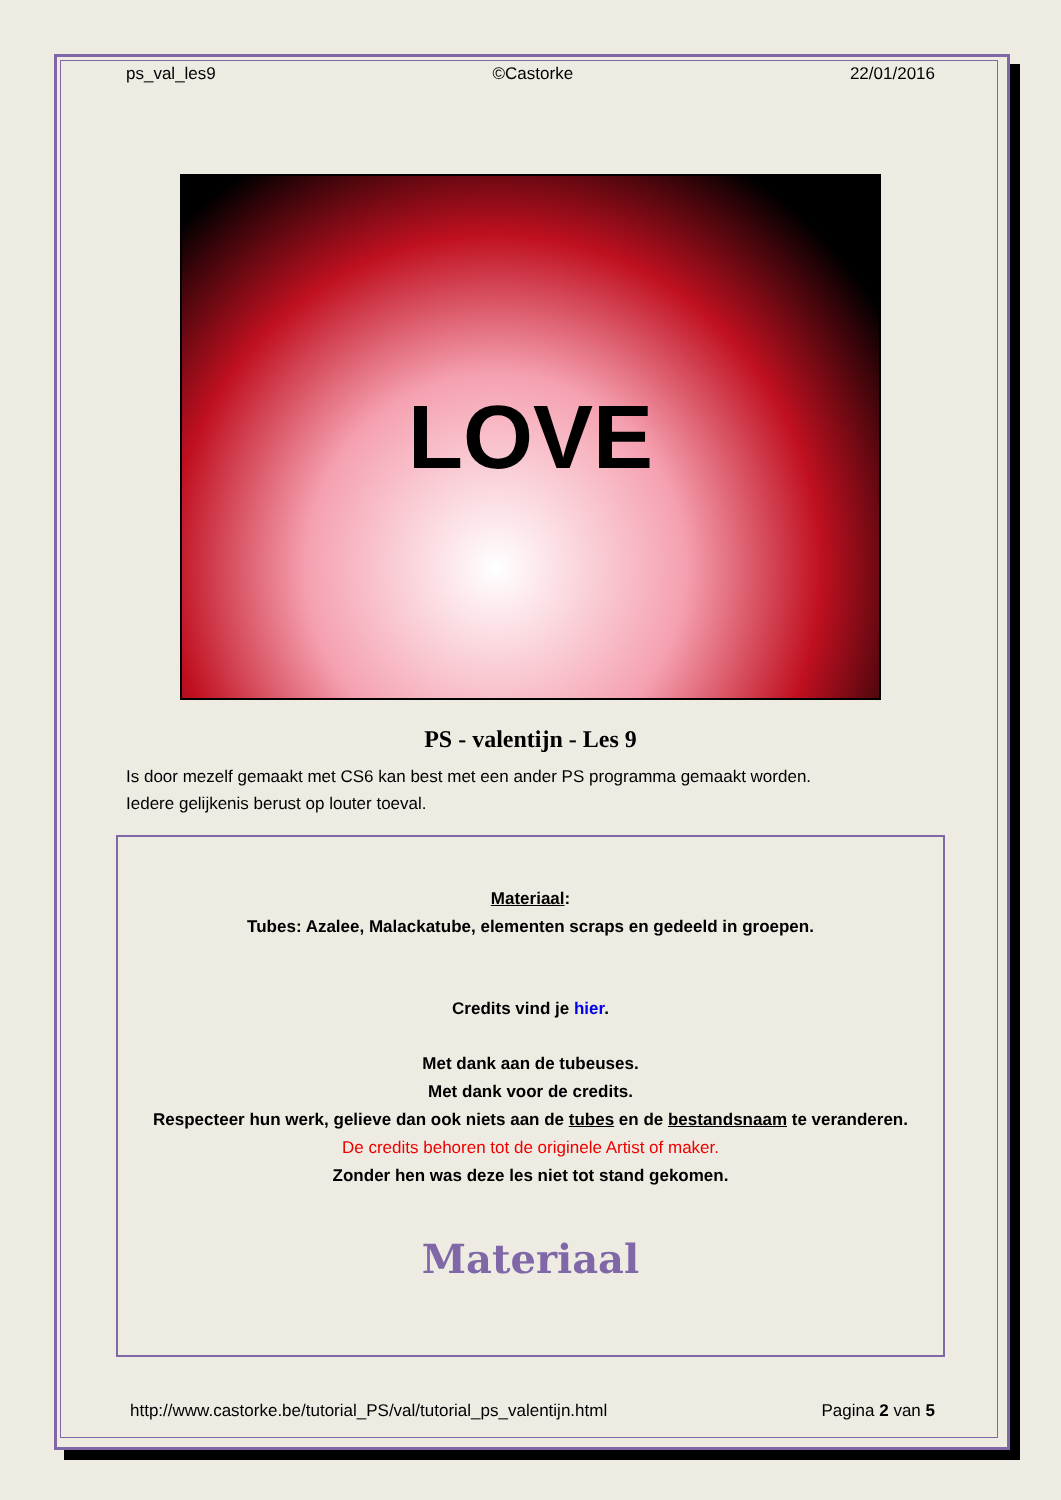ps_val_les9 ©Castorke 22/01/2016
LOVE
PS - valentijn - Les 9
Is door mezelf gemaakt met CS6 kan best met een ander PS programma gemaakt worden.
Iedere gelijkenis berust op louter toeval.
Materiaal:
Tubes: Azalee, Malackatube, elementen scraps en gedeeld in groepen.
Credits vind je hier.
Met dank aan de tubeuses.
Met dank voor de credits.
Respecteer hun werk, gelieve dan ook niets aan de tubes en de bestandsnaam te veranderen.
De credits behoren tot de originele Artist of maker.
Zonder hen was deze les niet tot stand gekomen.
Materiaal
http://www.castorke.be/tutorial_PS/val/tutorial_ps_valentijn.html Pagina 2 van 5